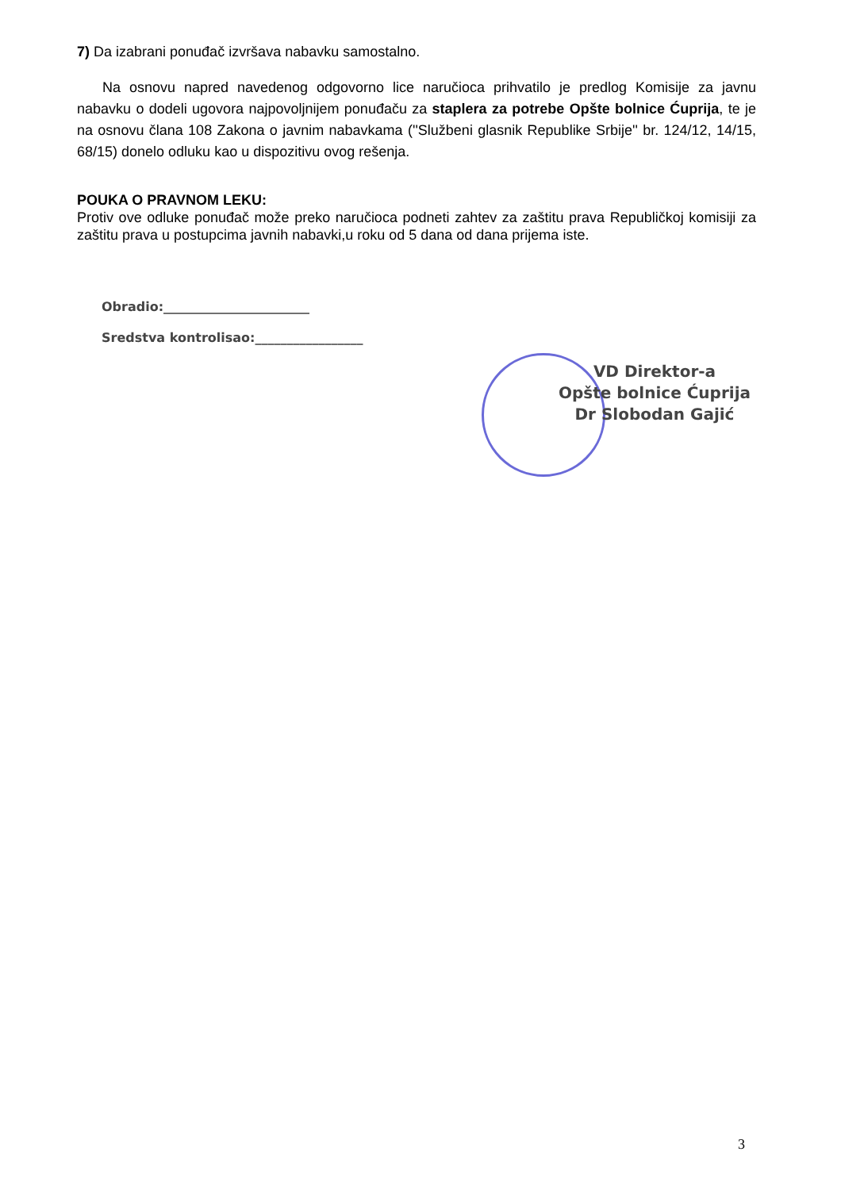7) Da izabrani ponuđač izvršava nabavku samostalno.
Na osnovu napred navedenog odgovorno lice naručioca prihvatilo je predlog Komisije za javnu nabavku o dodeli ugovora najpovoljnijem ponuđaču za staplera za potrebe Opšte bolnice Ćuprija, te je na osnovu člana 108 Zakona o javnim nabavkama (''Službeni glasnik Republike Srbije'' br. 124/12, 14/15, 68/15) donelo odluku kao u dispozitivu ovog rešenja.
POUKA O PRAVNOM LEKU:
Protiv ove odluke ponuđač može preko naručioca podneti zahtev za zaštitu prava Republičkoj komisiji za zaštitu prava u postupcima javnih nabavki,u roku od 5 dana od dana prijema iste.
Obradio:_______________________
Sredstva kontrolisao:_________________
VD Direktor-a
Opšte bolnice Ćuprija
Dr Slobodan Gajić
3